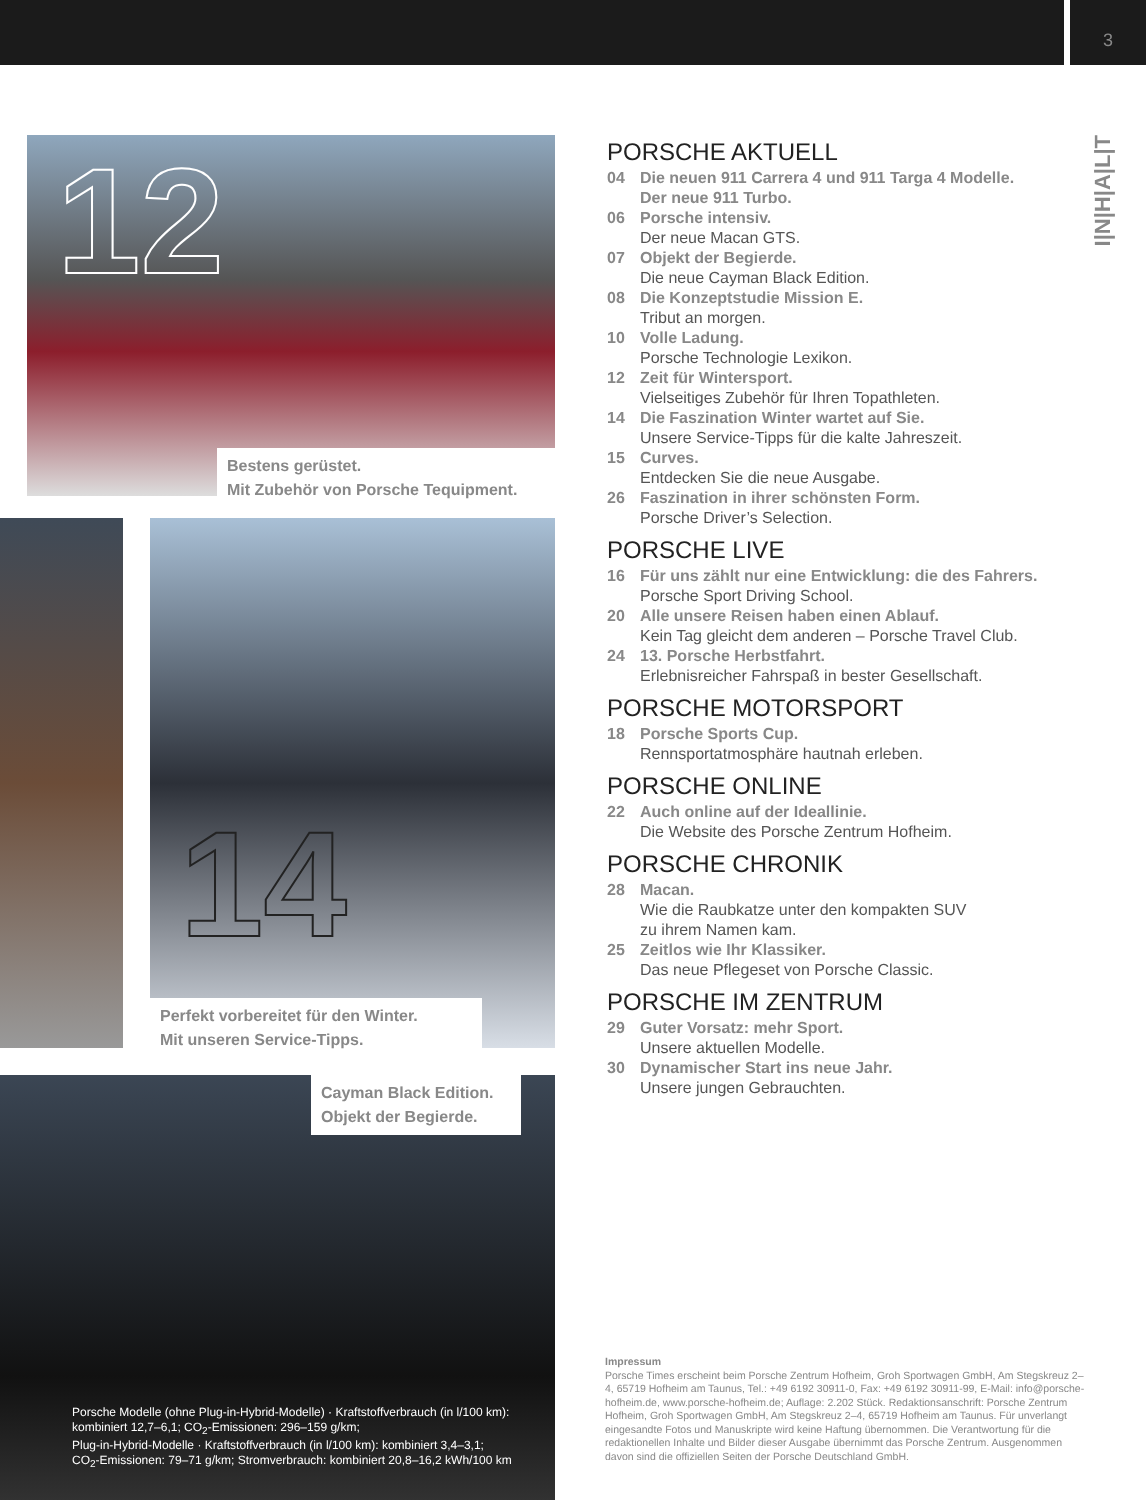3
I|N|H|A|L|T
12
Bestens gerüstet.
Mit Zubehör von Porsche Tequipment.
14
Perfekt vorbereitet für den Winter.
Mit unseren Service-Tipps.
Cayman Black Edition.
Objekt der Begierde.
Porsche Modelle (ohne Plug-in-Hybrid-Modelle) · Kraftstoffverbrauch (in l/100 km):
kombiniert 12,7–6,1; CO<sub>2</sub>-Emissionen: 296–159 g/km;
Plug-in-Hybrid-Modelle · Kraftstoffverbrauch (in l/100 km): kombiniert 3,4–3,1;
CO<sub>2</sub>-Emissionen: 79–71 g/km; Stromverbrauch: kombiniert 20,8–16,2 kWh/100 km
PORSCHE AKTUELL
04 Die neuen 911 Carrera 4 und 911 Targa 4 Modelle.
Der neue 911 Turbo.
06 Porsche intensiv.
Der neue Macan GTS.
07 Objekt der Begierde.
Die neue Cayman Black Edition.
08 Die Konzeptstudie Mission E.
Tribut an morgen.
10 Volle Ladung.
Porsche Technologie Lexikon.
12 Zeit für Wintersport.
Vielseitiges Zubehör für Ihren Topathleten.
14 Die Faszination Winter wartet auf Sie.
Unsere Service-Tipps für die kalte Jahreszeit.
15 Curves.
Entdecken Sie die neue Ausgabe.
26 Faszination in ihrer schönsten Form.
Porsche Driver’s Selection.
PORSCHE LIVE
16 Für uns zählt nur eine Entwicklung: die des Fahrers.
Porsche Sport Driving School.
20 Alle unsere Reisen haben einen Ablauf.
Kein Tag gleicht dem anderen – Porsche Travel Club.
24 13. Porsche Herbstfahrt.
Erlebnisreicher Fahrspaß in bester Gesellschaft.
PORSCHE MOTORSPORT
18 Porsche Sports Cup.
Rennsportatmosphäre hautnah erleben.
PORSCHE ONLINE
22 Auch online auf der Ideallinie.
Die Website des Porsche Zentrum Hofheim.
PORSCHE CHRONIK
28 Macan.
Wie die Raubkatze unter den kompakten SUV
zu ihrem Namen kam.
25 Zeitlos wie Ihr Klassiker.
Das neue Pflegeset von Porsche Classic.
PORSCHE IM ZENTRUM
29 Guter Vorsatz: mehr Sport.
Unsere aktuellen Modelle.
30 Dynamischer Start ins neue Jahr.
Unsere jungen Gebrauchten.
Impressum
Porsche Times erscheint beim Porsche Zentrum Hofheim, Groh Sportwagen GmbH, Am Stegskreuz 2–4, 65719 Hofheim am Taunus, Tel.: +49 6192 30911-0, Fax: +49 6192 30911-99, E-Mail: info@porsche-hofheim.de, www.porsche-hofheim.de; Auflage: 2.202 Stück. Redaktionsanschrift: Porsche Zentrum Hofheim, Groh Sportwagen GmbH, Am Stegskreuz 2–4, 65719 Hofheim am Taunus. Für unverlangt eingesandte Fotos und Manuskripte wird keine Haftung übernommen. Die Verantwortung für die redaktionellen Inhalte und Bilder dieser Ausgabe übernimmt das Porsche Zentrum. Ausgenommen davon sind die offiziellen Seiten der Porsche Deutschland GmbH.